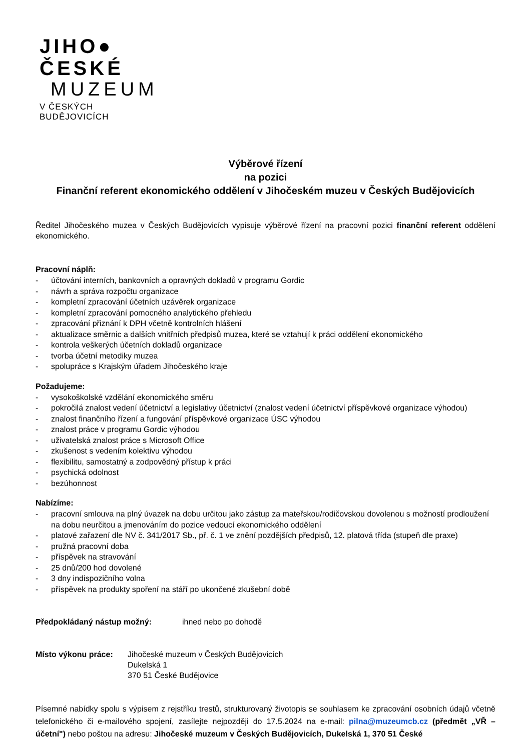JIHO● ČESKÉ
MUZEUM
V ČESKÝCH BUDĚJOVICÍCH
Výběrové řízení
na pozici
Finanční referent ekonomického oddělení v Jihočeském muzeu v Českých Budějovicích
Ředitel Jihočeského muzea v Českých Budějovicích vypisuje výběrové řízení na pracovní pozici finanční referent oddělení ekonomického.
Pracovní náplň:
- účtování interních, bankovních a opravných dokladů v programu Gordic
- návrh a správa rozpočtu organizace
- kompletní zpracování účetních uzávěrek organizace
- kompletní zpracování pomocného analytického přehledu
- zpracování přiznání k DPH včetně kontrolních hlášení
- aktualizace směrnic a dalších vnitřních předpisů muzea, které se vztahují k práci oddělení ekonomického
- kontrola veškerých účetních dokladů organizace
- tvorba účetní metodiky muzea
- spolupráce s Krajským úřadem Jihočeského kraje
Požadujeme:
- vysokoškolské vzdělání ekonomického směru
- pokročilá znalost vedení účetnictví a legislativy účetnictví (znalost vedení účetnictví příspěvkové organizace výhodou)
- znalost finančního řízení a fungování příspěvkové organizace ÚSC výhodou
- znalost práce v programu Gordic výhodou
- uživatelská znalost práce s Microsoft Office
- zkušenost s vedením kolektivu výhodou
- flexibilitu, samostatný a zodpovědný přístup k práci
- psychická odolnost
- bezúhonnost
Nabízíme:
- pracovní smlouva na plný úvazek na dobu určitou jako zástup za mateřskou/rodičovskou dovolenou s možností prodloužení na dobu neurčitou a jmenováním do pozice vedoucí ekonomického oddělení
- platové zařazení dle NV č. 341/2017 Sb., př. č. 1 ve znění pozdějších předpisů, 12. platová třída (stupeň dle praxe)
- pružná pracovní doba
- příspěvek na stravování
- 25 dnů/200 hod dovolené
- 3 dny indispozičního volna
- příspěvek na produkty spoření na stáří po ukončené zkušební době
Předpokládaný nástup možný: ihned nebo po dohodě
Místo výkonu práce: Jihočeské muzeum v Českých Budějovicích
Dukelská 1
370 51 České Budějovice
Písemné nabídky spolu s výpisem z rejstříku trestů, strukturovaný životopis se souhlasem ke zpracování osobních údajů včetně telefonického či e-mailového spojení, zasílejte nejpozději do 17.5.2024 na e-mail: pilna@muzeumcb.cz (předmět „VŘ – účetní") nebo poštou na adresu: Jihočeské muzeum v Českých Budějovicích, Dukelská 1, 370 51 České